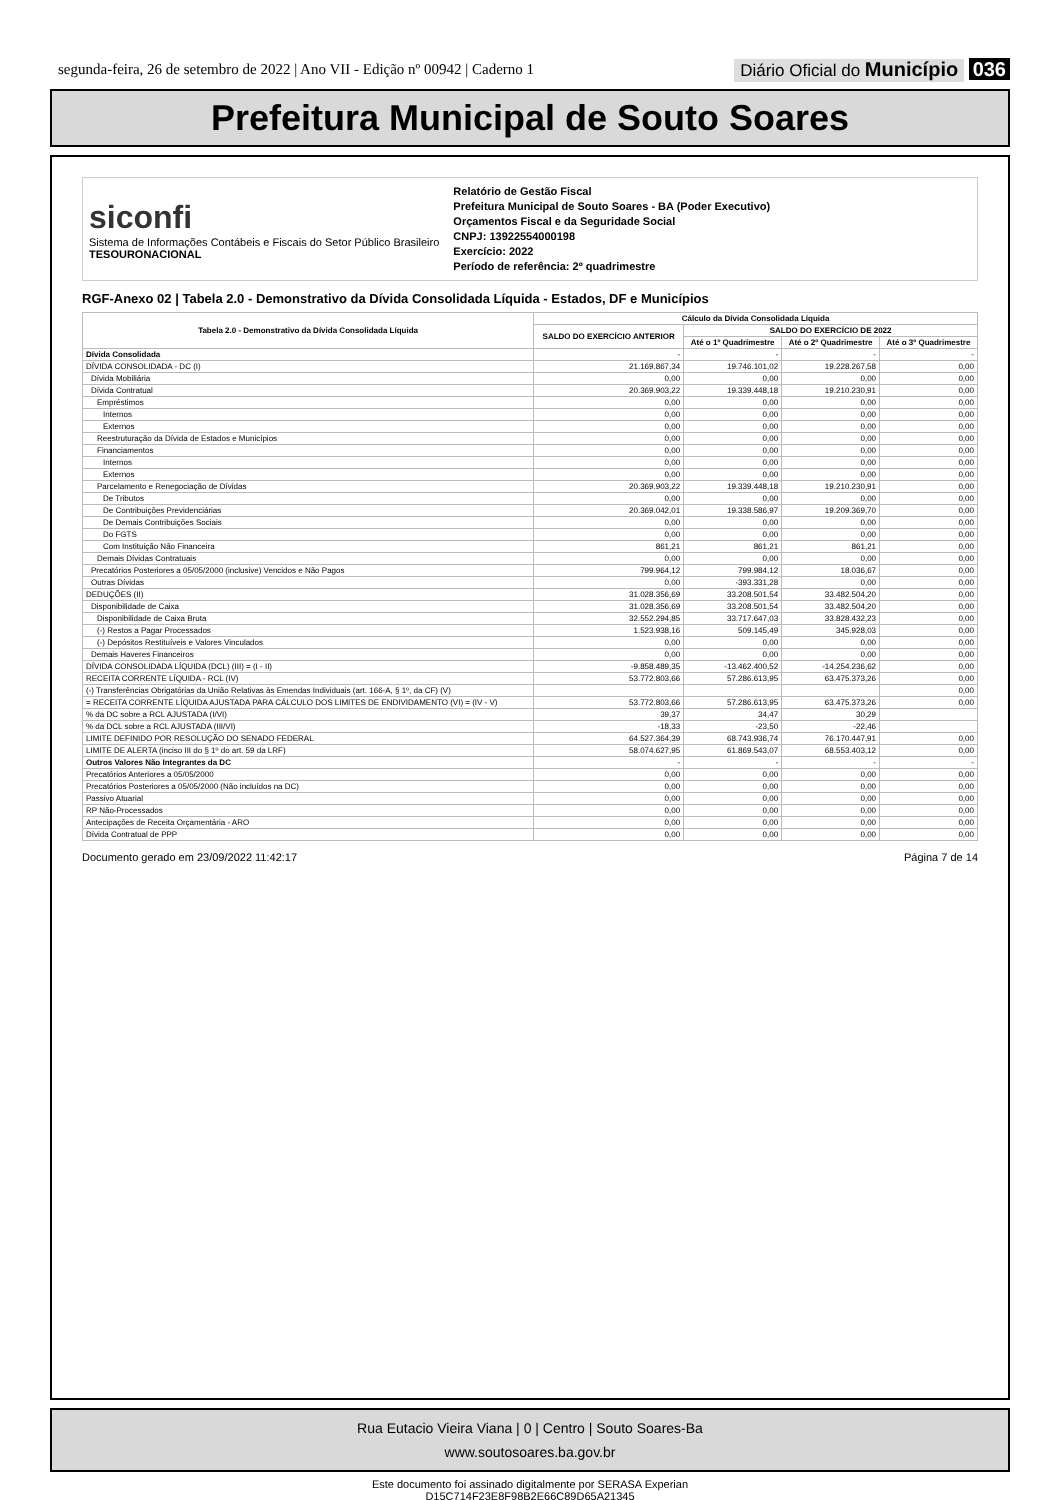segunda-feira, 26 de setembro de 2022 | Ano VII - Edição nº 00942 | Caderno 1 Diário Oficial do Município 036
Prefeitura Municipal de Souto Soares
siconfi
Sistema de Informações Contábeis e Fiscais do Setor Público Brasileiro
TESOURONACIONAL
Relatório de Gestão Fiscal
Prefeitura Municipal de Souto Soares - BA (Poder Executivo)
Orçamentos Fiscal e da Seguridade Social
CNPJ: 13922554000198
Exercício: 2022
Período de referência: 2º quadrimestre
RGF-Anexo 02 | Tabela 2.0 - Demonstrativo da Dívida Consolidada Líquida - Estados, DF e Municípios
| Tabela 2.0 - Demonstrativo da Dívida Consolidada Líquida | Cálculo da Dívida Consolidada Líquida | | | |
| --- | --- | --- | --- | --- |
| | SALDO DO EXERCÍCIO ANTERIOR | SALDO DO EXERCÍCIO DE 2022 | | |
| | | Até o 1º Quadrimestre | Até o 2º Quadrimestre | Até o 3º Quadrimestre |
| Dívida Consolidada | - | - | - | - |
| DÍVIDA CONSOLIDADA - DC (I) | 21.169.867,34 | 19.746.101,02 | 19.228.267,58 | 0,00 |
| Dívida Mobiliária | 0,00 | 0,00 | 0,00 | 0,00 |
| Dívida Contratual | 20.369.903,22 | 19.339.448,18 | 19.210.230,91 | 0,00 |
| Empréstimos | 0,00 | 0,00 | 0,00 | 0,00 |
| Internos | 0,00 | 0,00 | 0,00 | 0,00 |
| Externos | 0,00 | 0,00 | 0,00 | 0,00 |
| Reestruturação da Dívida de Estados e Municípios | 0,00 | 0,00 | 0,00 | 0,00 |
| Financiamentos | 0,00 | 0,00 | 0,00 | 0,00 |
| Internos | 0,00 | 0,00 | 0,00 | 0,00 |
| Externos | 0,00 | 0,00 | 0,00 | 0,00 |
| Parcelamento e Renegociação de Dívidas | 20.369.903,22 | 19.339.448,18 | 19.210.230,91 | 0,00 |
| De Tributos | 0,00 | 0,00 | 0,00 | 0,00 |
| De Contribuições Previdenciárias | 20.369.042,01 | 19.338.586,97 | 19.209.369,70 | 0,00 |
| De Demais Contribuições Sociais | 0,00 | 0,00 | 0,00 | 0,00 |
| Do FGTS | 0,00 | 0,00 | 0,00 | 0,00 |
| Com Instituição Não Financeira | 861,21 | 861,21 | 861,21 | 0,00 |
| Demais Dívidas Contratuais | 0,00 | 0,00 | 0,00 | 0,00 |
| Precatórios Posteriores a 05/05/2000 (inclusive) Vencidos e Não Pagos | 799.964,12 | 799.984,12 | 18.036,67 | 0,00 |
| Outras Dívidas | 0,00 | -393.331,28 | 0,00 | 0,00 |
| DEDUÇÕES (II) | 31.028.356,69 | 33.208.501,54 | 33.482.504,20 | 0,00 |
| Disponibilidade de Caixa | 31.028.356,69 | 33.208.501,54 | 33.482.504,20 | 0,00 |
| Disponibilidade de Caixa Bruta | 32.552.294,85 | 33.717.647,03 | 33.828.432,23 | 0,00 |
| (-) Restos a Pagar Processados | 1.523.938,16 | 509.145,49 | 345.928,03 | 0,00 |
| (-) Depósitos Restituíveis e Valores Vinculados | 0,00 | 0,00 | 0,00 | 0,00 |
| Demais Haveres Financeiros | 0,00 | 0,00 | 0,00 | 0,00 |
| DÍVIDA CONSOLIDADA LÍQUIDA (DCL) (III) = (I - II) | -9.858.489,35 | -13.462.400,52 | -14.254.236,62 | 0,00 |
| RECEITA CORRENTE LÍQUIDA - RCL (IV) | 53.772.803,66 | 57.286.613,95 | 63.475.373,26 | 0,00 |
| (-) Transferências Obrigatórias da União Relativas às Emendas Individuais (art. 166-A, § 1º, da CF) (V) | | | | 0,00 |
| = RECEITA CORRENTE LÍQUIDA AJUSTADA PARA CÁLCULO DOS LIMITES DE ENDIVIDAMENTO (VI) = (IV - V) | 53.772.803,66 | 57.286.613,95 | 63.475.373,26 | 0,00 |
| % da DC sobre a RCL AJUSTADA (I/VI) | 39,37 | 34,47 | 30,29 | |
| % da DCL sobre a RCL AJUSTADA (III/VI) | -18,33 | -23,50 | -22,46 | |
| LIMITE DEFINIDO POR RESOLUÇÃO DO SENADO FEDERAL | 64.527.364,39 | 68.743.936,74 | 76.170.447,91 | 0,00 |
| LIMITE DE ALERTA (inciso III do § 1º do art. 59 da LRF) | 58.074.627,95 | 61.869.543,07 | 68.553.403,12 | 0,00 |
| Outros Valores Não Integrantes da DC | - | - | - | - |
| Precatórios Anteriores a 05/05/2000 | 0,00 | 0,00 | 0,00 | 0,00 |
| Precatórios Posteriores a 05/05/2000 (Não incluídos na DC) | 0,00 | 0,00 | 0,00 | 0,00 |
| Passivo Atuarial | 0,00 | 0,00 | 0,00 | 0,00 |
| RP Não-Processados | 0,00 | 0,00 | 0,00 | 0,00 |
| Antecipações de Receita Orçamentária - ARO | 0,00 | 0,00 | 0,00 | 0,00 |
| Dívida Contratual de PPP | 0,00 | 0,00 | 0,00 | 0,00 |
Documento gerado em 23/09/2022 11:42:17 Página 7 de 14
Rua Eutacio Vieira Viana | 0 | Centro | Souto Soares-Ba
www.soutosoares.ba.gov.br
Este documento foi assinado digitalmente por SERASA Experian
D15C714F23E8F98B2E66C89D65A21345